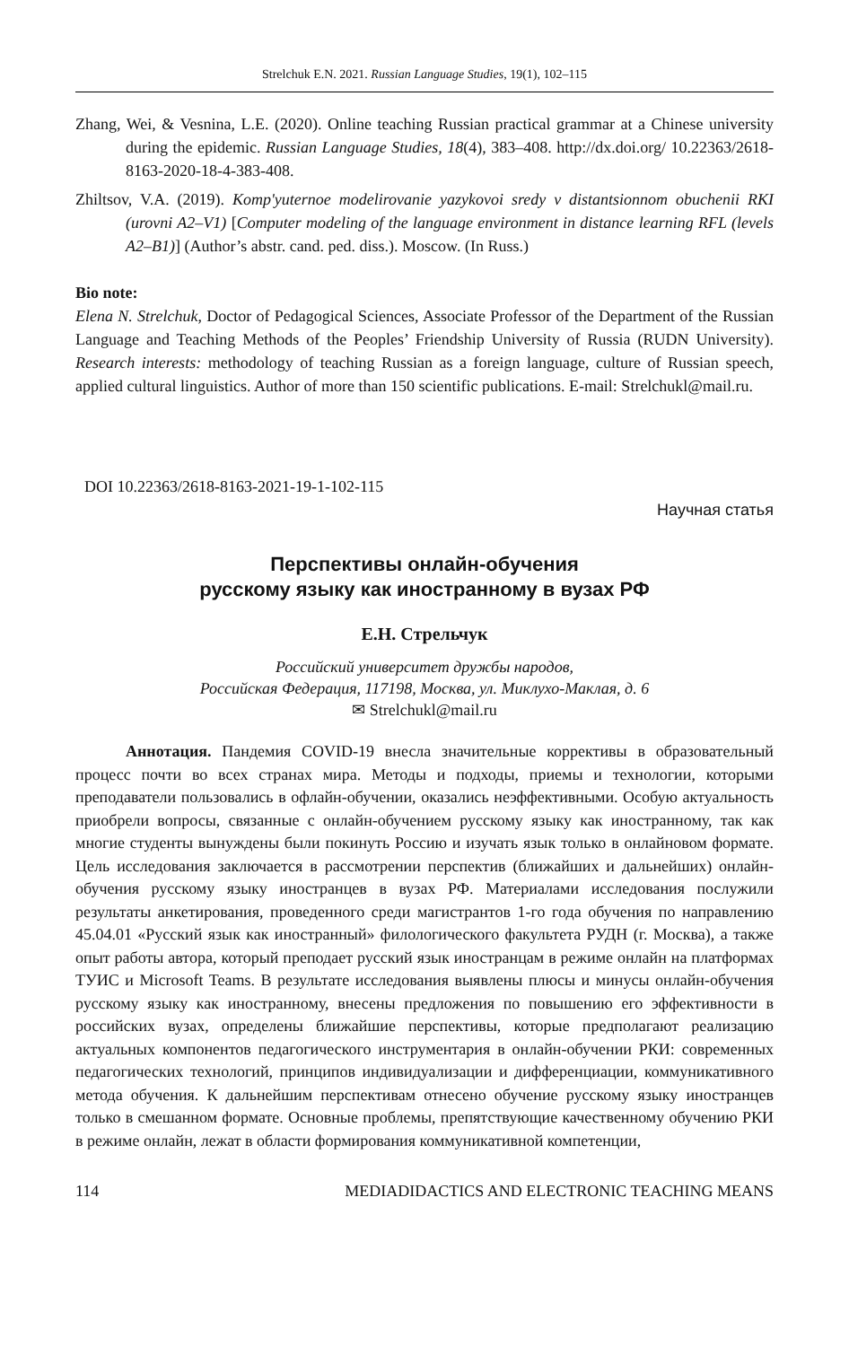Strelchuk E.N. 2021. Russian Language Studies, 19(1), 102–115
Zhang, Wei, & Vesnina, L.E. (2020). Online teaching Russian practical grammar at a Chinese university during the epidemic. Russian Language Studies, 18(4), 383–408. http://dx.doi.org/ 10.22363/2618-8163-2020-18-4-383-408.
Zhiltsov, V.A. (2019). Komp'yuternoe modelirovanie yazykovoi sredy v distantsionnom obuchenii RKI (urovni A2–V1) [Computer modeling of the language environment in distance learning RFL (levels A2–B1)] (Author’s abstr. cand. ped. diss.). Moscow. (In Russ.)
Bio note:
Elena N. Strelchuk, Doctor of Pedagogical Sciences, Associate Professor of the Department of the Russian Language and Teaching Methods of the Peoples’ Friendship University of Russia (RUDN University). Research interests: methodology of teaching Russian as a foreign language, culture of Russian speech, applied cultural linguistics. Author of more than 150 scientific publications. E-mail: Strelchukl@mail.ru.
DOI 10.22363/2618-8163-2021-19-1-102-115
Научная статья
Перспективы онлайн-обучения
русскому языку как иностранному в вузах РФ
Е.Н. Стрельчук
Российский университет дружбы народов,
Российская Федерация, 117198, Москва, ул. Миклухо-Маклая, д. 6
✉ Strelchukl@mail.ru
Аннотация. Пандемия COVID-19 внесла значительные коррективы в образовательный процесс почти во всех странах мира. Методы и подходы, приемы и технологии, которыми преподаватели пользовались в офлайн-обучении, оказались неэффективными. Особую актуальность приобрели вопросы, связанные с онлайн-обучением русскому языку как иностранному, так как многие студенты вынуждены были покинуть Россию и изучать язык только в онлайновом формате. Цель исследования заключается в рассмотрении перспектив (ближайших и дальнейших) онлайн-обучения русскому языку иностранцев в вузах РФ. Материалами исследования послужили результаты анкетирования, проведенного среди магистрантов 1-го года обучения по направлению 45.04.01 «Русский язык как иностранный» филологического факультета РУДН (г. Москва), а также опыт работы автора, который преподает русский язык иностранцам в режиме онлайн на платформах ТУИС и Microsoft Teams. В результате исследования выявлены плюсы и минусы онлайн-обучения русскому языку как иностранному, внесены предложения по повышению его эффективности в российских вузах, определены ближайшие перспективы, которые предполагают реализацию актуальных компонентов педагогического инструментария в онлайн-обучении РКИ: современных педагогических технологий, принципов индивидуализации и дифференциации, коммуникативного метода обучения. К дальнейшим перспективам отнесено обучение русскому языку иностранцев только в смешанном формате. Основные проблемы, препятствующие качественному обучению РКИ в режиме онлайн, лежат в области формирования коммуникативной компетенции,
114 MEDIADIDACTICS AND ELECTRONIC TEACHING MEANS